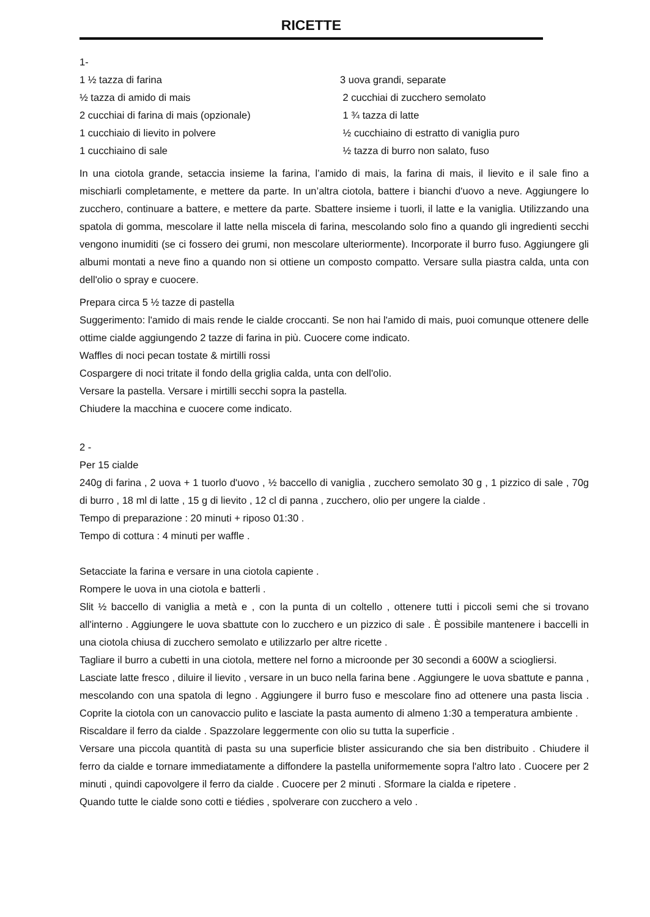RICETTE
1-
1 ½ tazza di farina
3 uova grandi, separate
½ tazza di amido di mais
2 cucchiai di zucchero semolato
2 cucchiai di farina di mais (opzionale)
1 ¾ tazza di latte
1 cucchiaio di lievito in polvere
½ cucchiaino di estratto di vaniglia puro
1 cucchiaino di sale
½ tazza di burro non salato, fuso
In una ciotola grande, setaccia insieme la farina, l’amido di mais, la farina di mais, il lievito e il sale fino a mischiarli completamente, e mettere da parte. In un’altra ciotola, battere i bianchi d'uovo a neve. Aggiungere lo zucchero, continuare a battere, e mettere da parte. Sbattere insieme i tuorli, il latte e la vaniglia. Utilizzando una spatola di gomma, mescolare il latte nella miscela di farina, mescolando solo fino a quando gli ingredienti secchi vengono inumiditi (se ci fossero dei grumi, non mescolare ulteriormente). Incorporate il burro fuso. Aggiungere gli albumi montati a neve fino a quando non si ottiene un composto compatto. Versare sulla piastra calda, unta con dell'olio o spray e cuocere.
Prepara circa 5 ½ tazze di pastella
Suggerimento: l'amido di mais rende le cialde croccanti. Se non hai l'amido di mais, puoi comunque ottenere delle ottime cialde aggiungendo 2 tazze di farina in più. Cuocere come indicato.
Waffles di noci pecan tostate & mirtilli rossi
Cospargere di noci tritate il fondo della griglia calda, unta con dell'olio.
Versare la pastella. Versare i mirtilli secchi sopra la pastella.
Chiudere la macchina e cuocere come indicato.
2 -
Per 15 cialde
240g di farina , 2 uova + 1 tuorlo d'uovo , ½ baccello di vaniglia , zucchero semolato 30 g , 1 pizzico di sale , 70g di burro , 18 ml di latte , 15 g di lievito , 12 cl di panna , zucchero, olio per ungere la cialde .
Tempo di preparazione : 20 minuti + riposo 01:30 .
Tempo di cottura : 4 minuti per waffle .
Setacciate la farina e versare in una ciotola capiente .
Rompere le uova in una ciotola e batterli .
Slit ½ baccello di vaniglia a metà e , con la punta di un coltello , ottenere tutti i piccoli semi che si trovano all'interno . Aggiungere le uova sbattute con lo zucchero e un pizzico di sale . È possibile mantenere i baccelli in una ciotola chiusa di zucchero semolato e utilizzarlo per altre ricette .
Tagliare il burro a cubetti in una ciotola, mettere nel forno a microonde per 30 secondi a 600W a sciogliersi.
Lasciate latte fresco , diluire il lievito , versare in un buco nella farina bene . Aggiungere le uova sbattute e panna , mescolando con una spatola di legno . Aggiungere il burro fuso e mescolare fino ad ottenere una pasta liscia . Coprite la ciotola con un canovaccio pulito e lasciate la pasta aumento di almeno 1:30 a temperatura ambiente .
Riscaldare il ferro da cialde . Spazzolare leggermente con olio su tutta la superficie .
Versare una piccola quantità di pasta su una superficie blister assicurando che sia ben distribuito . Chiudere il ferro da cialde e tornare immediatamente a diffondere la pastella uniformemente sopra l'altro lato . Cuocere per 2 minuti , quindi capovolgere il ferro da cialde . Cuocere per 2 minuti . Sformare la cialda e ripetere .
Quando tutte le cialde sono cotti e tiédies , spolverare con zucchero a velo .